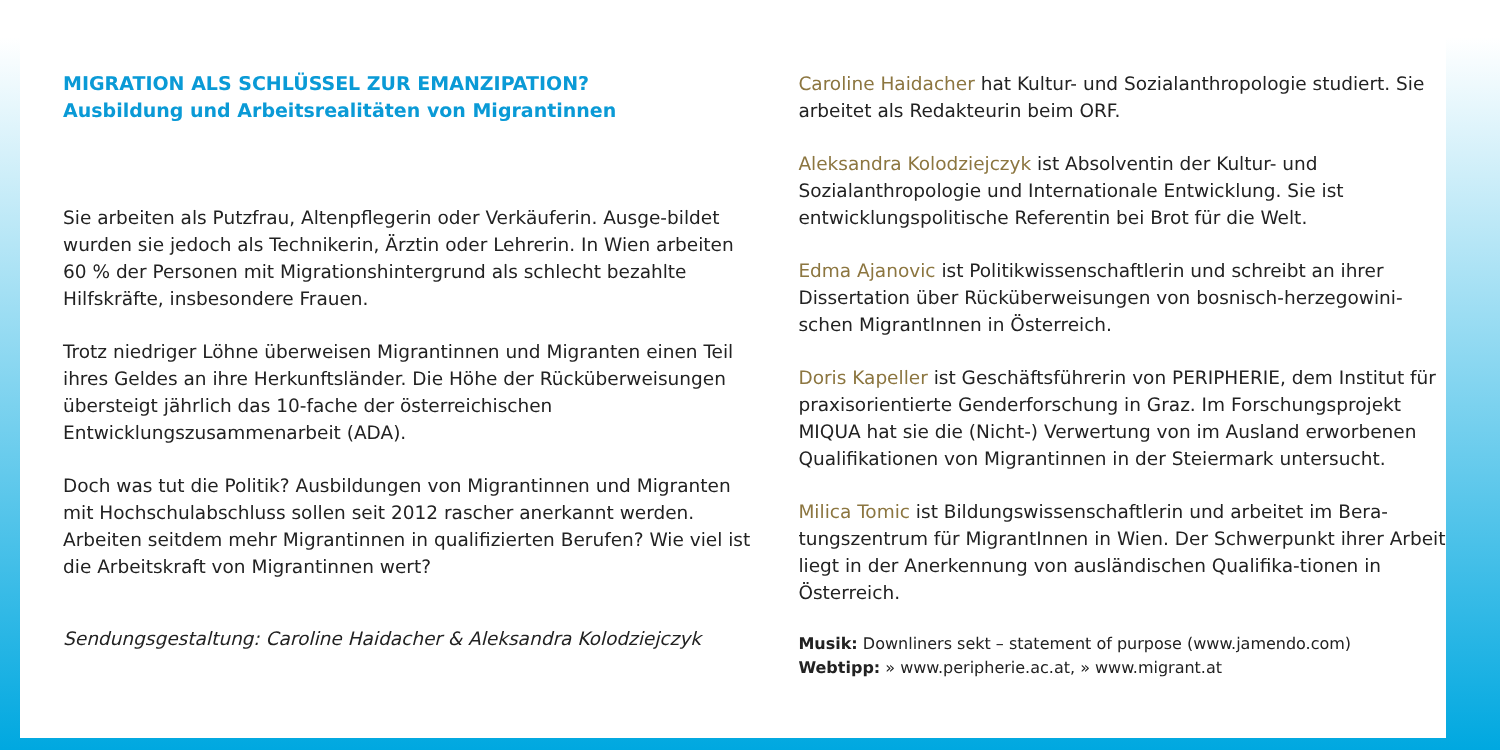MIGRATION ALS SCHLÜSSEL ZUR EMANZIPATION?
Ausbildung und Arbeitsrealitäten von Migrantinnen
Sie arbeiten als Putzfrau, Altenpflegerin oder Verkäuferin. Ausge-bildet wurden sie jedoch als Technikerin, Ärztin oder Lehrerin. In Wien arbeiten 60 % der Personen mit Migrationshintergrund als schlecht bezahlte Hilfskräfte, insbesondere Frauen.
Trotz niedriger Löhne überweisen Migrantinnen und Migranten einen Teil ihres Geldes an ihre Herkunftsländer. Die Höhe der Rücküberweisungen übersteigt jährlich das 10-fache der österreichischen Entwicklungszusammenarbeit (ADA).
Doch was tut die Politik? Ausbildungen von Migrantinnen und Migranten mit Hochschulabschluss sollen seit 2012 rascher anerkannt werden. Arbeiten seitdem mehr Migrantinnen in qualifizierten Berufen? Wie viel ist die Arbeitskraft von Migrantinnen wert?
Sendungsgestaltung: Caroline Haidacher & Aleksandra Kolodziejczyk
Caroline Haidacher hat Kultur- und Sozialanthropologie studiert. Sie arbeitet als Redakteurin beim ORF.
Aleksandra Kolodziejczyk ist Absolventin der Kultur- und Sozialanthropologie und Internationale Entwicklung. Sie ist entwicklungspolitische Referentin bei Brot für die Welt.
Edma Ajanovic ist Politikwissenschaftlerin und schreibt an ihrer Dissertation über Rücküberweisungen von bosnisch-herzegowini-schen MigrantInnen in Österreich.
Doris Kapeller ist Geschäftsführerin von PERIPHERIE, dem Institut für praxisorientierte Genderforschung in Graz. Im Forschungsprojekt MIQUA hat sie die (Nicht-) Verwertung von im Ausland erworbenen Qualifikationen von Migrantinnen in der Steiermark untersucht.
Milica Tomic ist Bildungswissenschaftlerin und arbeitet im Bera-tungszentrum für MigrantInnen in Wien. Der Schwerpunkt ihrer Arbeit liegt in der Anerkennung von ausländischen Qualifika-tionen in Österreich.
Musik: Downliners sekt – statement of purpose (www.jamendo.com)
Webtipp: » www.peripherie.ac.at, » www.migrant.at